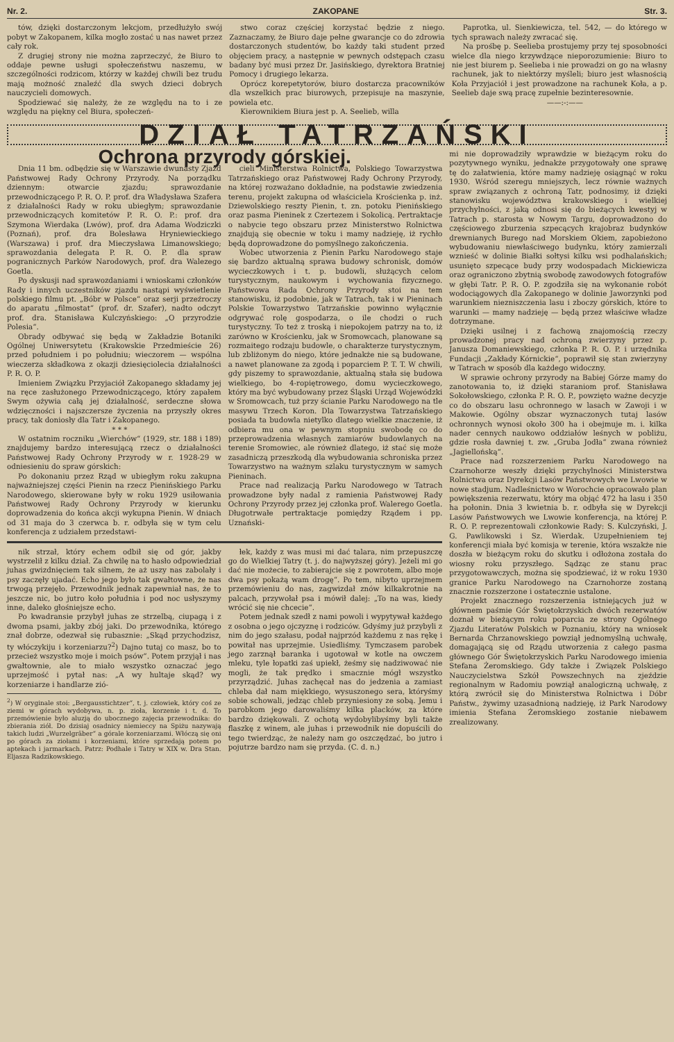Nr. 2. ZAKOPANE Str. 3.
tów, dzięki dostarczonym lekcjom, przedłużyło swój pobyt w Zakopanem, kilka mogło zostać u nas nawet przez cały rok.
Z drugiej strony nie można zaprzeczyć, że Biuro to oddaje pewne usługi społeczeństwu naszemu, w szczególności rodzicom, którzy w każdej chwili bez trudu mają możność znaleźć dla swych dzieci dobrych nauczycieli domowych.
Spodziewać się należy, że ze względu na to i ze względu na piękny cel Biura, społeczeń-
stwo coraz częściej korzystać będzie z niego. Zaznaczamy, że Biuro daje pełne gwarancje co do zdrowia dostarczonych studentów, bo każdy taki student przed objęciem pracy, a następnie w pewnych odstępach czasu badany być musi przez Dr. Jasińskiego, dyrektora Bratniej Pomocy i drugiego lekarza.
Oprócz korepetytorów, biuro dostarcza pracowników dla wszelkich prac biurowych, przepisuje na maszynie, powiela etc.
Kierownikiem Biura jest p. A. Seelieb, willa
Paprotka, ul. Sienkiewicza, tel. 542, — do którego w tych sprawach należy zwracać się.
Na prośbę p. Seelieba prostujemy przy tej sposobności wielce dla niego krzywdzące nieporozumienie: Biuro to nie jest biurem p. Seelieba i nie prowadzi on go na własny rachunek, jak to niektórzy myśleli; biuro jest własnością Koła Przyjaciół i jest prowadzone na rachunek Koła, a p. Seelieb daje swą pracę zupełnie bezinteresownie.
——:-:——
DZIAŁ TATRZAŃSKI
Ochrona przyrody górskiej.
Dnia 11 bm. odbędzie się w Warszawie dwunasty Zjazd Państwowej Rady Ochrony Przyrody. Na porządku dziennym: otwarcie zjazdu; sprawozdanie przewodniczącego P. R. O. P. prof. dra Władysława Szafera z działalności Rady w roku ubiegłym; sprawozdanie przewodniczących komitetów P. R. O. P.: prof. dra Szymona Wierdaka (Lwów), prof. dra Adama Wodziczki (Poznań), prof. dra Bolesława Hryniewieckiego (Warszawa) i prof. dra Mieczysława Limanowskiego; sprawozdania delegata P. R. O. P. dla spraw pogranicznych Parków Narodowych, prof. dra Walezego Goetla.
Po dyskusji nad sprawozdaniami i wnioskami członków Rady i innych uczestników zjazdu nastąpi wyświetlenie polskiego filmu pt. „Bóbr w Polsce“ oraz serji przeźroczy do aparatu „filmostat“ (prof. dr. Szafer), nadto odczyt prof. dra. Stanisława Kulczyńskiego: „O przyrodzie Polesia“.
Obrady odbywać się będą w Zakładzie Botaniki Ogólnej Uniwersytetu (Krakowskie Przedmieście 26) przed południem i po południu; wieczorem — wspólna wieczerza składkowa z okazji dziesięciolecia działalności P. R. O. P.
Imieniem Związku Przyjaciół Zakopanego składamy jej na ręce zasłużonego Przewodniczącego, który zapałem Swym ożywia całą jej działalność, serdeczne słowa wdzięczności i najszczersze życzenia na przyszły okres pracy, tak doniosły dla Tatr i Zakopanego.
* * *
W ostatnim roczniku „Wierchów“ (1929, str. 188 i 189) znajdujemy bardzo interesującą rzecz o działalności Państwowej Rady Ochrony Przyrody w r. 1928-29 w odniesieniu do spraw górskich:
Po dokonaniu przez Rząd w ubiegłym roku zakupna najważniejszej części Pienin na rzecz Pienińskiego Parku Narodowego, skierowane były w roku 1929 usiłowania Państwowej Rady Ochrony Przyrody w kierunku doprowadzenia do końca akcji wykupna Pienin. W dniach od 31 maja do 3 czerwca b. r. odbyła się w tym celu konferencja z udziałem przedstawi-
cieli Ministerstwa Rolnictwa, Polskiego Towarzystwa Tatrzańskiego oraz Państwowej Rady Ochrony Przyrody, na której rozważano dokładnie, na podstawie zwiedzenia terenu, projekt zakupna od właściciela Krościenka p. inż. Dziewolskiego reszty Pienin, t. zn. potoku Pienińskiego oraz pasma Pieninek z Czertezem i Sokolicą. Pertraktacje o nabycie tego obszaru przez Ministerstwo Rolnictwa znajdują się obecnie w toku i mamy nadzieję, iż rychło będą doprowadzone do pomyślnego zakończenia.
Wobec utworzenia z Pienin Parku Narodowego staje się bardzo aktualną sprawa budowy schronisk, domów wycieczkowych i t. p. budowli, służących celom turystycznym, naukowym i wychowania fizycznego. Państwowa Rada Ochrony Przyrody stoi na tem stanowisku, iż podobnie, jak w Tatrach, tak i w Pieninach Polskie Towarzystwo Tatrzańskie powinno wyłącznie odgrywać rolę gospodarza, o ile chodzi o ruch turystyczny. To też z troską i niepokojem patrzy na to, iż zarówno w Krościenku, jak w Sromowcach, planowane są rozmaitego rodzaju budowle, o charakterze turystycznym, lub zbliżonym do niego, które jednakże nie są budowane, a nawet planowane za zgodą i poparciem P. T. T. W chwili, gdy piszemy to sprawozdanie, aktualną stała się budowa wielkiego, bo 4-ropiętrowego, domu wycieczkowego, który ma być wybudowany przez Śląski Urząd Wojewódzki w Sromowcach, tuż przy ścianie Parku Narodowego na tle masywu Trzech Koron. Dla Towarzystwa Tatrzańskiego posiada ta budowla nietylko dlatego wielkie znaczenie, iż odbiera mu ona w pewnym stopniu swobodę co do przeprowadzenia własnych zamiarów budowlanych na terenie Sromowiec, ale również dlatego, iż stać się może zasadniczą przeszkodą dla wybudowania schroniska przez Towarzystwo na ważnym szlaku turystycznym w samych Pieninach.
Prace nad realizacją Parku Narodowego w Tatrach prowadzone były nadal z ramienia Państwowej Rady Ochrony Przyrody przez jej członka prof. Walerego Goetla. Długotrwałe pertraktacje pomiędzy Rządem i pp. Uznański-
nik strzał, który echem odbił się od gór, jakby wystrzelił z kilku dział. Za chwilę na to hasło odpowiedział juhas gwizdnięciem tak silnem, że aż uszy nas zabolały i psy zaczęły ujadać. Echo jego było tak gwałtowne, że nas trwogą przejęło. Przewodnik jednak zapewniał nas, że to jeszcze nic, bo jutro koło południa i pod noc usłyszymy inne, daleko głośniejsze echo.
Po kwadransie przybył juhas ze strzelbą, ciupagą i z dwoma psami, jakby zbój jaki. Do przewodnika, którego znał dobrze, odezwał się rubasznie: „Skąd przychodzisz, ty włóczykiju i korzeniarzu?<sup>2</sup>) Dajno tutaj co masz, bo to przecież wszystko moje i moich psów“. Potem przyjął i nas gwałtownie, ale to miało wszystko oznaczać jego uprzejmość i pytał nas: „A wy hultaje skąd? wy korzeniarze i handlarze zió-
<sup>2</sup>) W oryginale stoi: „Bergausstichtzer“, t. j. człowiek, który coś ze ziemi w górach wydobywa, n. p. zioła, korzenie i t. d. To przemówienie było aluzją do ubocznego zajęcia przewodnika: do zbierania ziół. Do dzisiaj osadnicy niemieccy na Spiżu nazywają takich ludzi „Wurzelgräber“ a górale korzeniarzami. Włóczą się oni po górach za ziołami i korzeniami, które sprzedają potem po aptekach i jarmarkach. Patrz: Podhale i Tatry w XIX w. Dra Stan. Eljasza Radzikowskiego.
łek, każdy z was musi mi dać talara, nim przepuszczę go do Wielkiej Tatry (t. j. do najwyższej góry). Jeżeli mi go dać nie możecie, to zabierajcie się z powrotem, albo moje dwa psy pokażą wam drogę“. Po tem, nibyto uprzejmem przemówieniu do nas, zagwizdał znów kilkakrotnie na palcach, przywołał psa i mówił dalej: „To na was, kiedy wrócić się nie chcecie“.
Potem jednak szedł z nami powoli i wypytywał każdego z osobna o jego ojczyznę i rodziców. Gdyśmy już przybyli z nim do jego szałasu, podał najprzód każdemu z nas rękę i powitał nas uprzejmie. Usiedliśmy. Tymczasem parobek jego zarznął baranka i ugotował w kotle na owczem mleku, tyle łopatki zaś upiekł, żeśmy się nadziwować nie mogli, że tak prędko i smacznie mógł wszystko przyrządzić. Juhas zachęcał nas do jedzenia a zamiast chleba dał nam miękkiego, wysuszonego sera, któryśmy sobie schowali, jedząc chleb przyniesiony ze sobą. Jemu i parobkom jego darowaliśmy kilka placków, za które bardzo dziękowali. Z ochotą wydobylibyśmy byli także flaszkę z winem, ale juhas i przewodnik nie dopuścili do tego twierdząc, że należy nam go oszczędzać, bo jutro i pojutrze bardzo nam się przyda. (C. d. n.)
mi nie doprowadziły wprawdzie w bieżącym roku do pozytywnego wyniku, jednakże przygotowały one sprawę tę do załatwienia, które mamy nadzieję osiągnąć w roku 1930. Wśród szeregu mniejszych, lecz równie ważnych spraw związanych z ochroną Tatr, podnosimy, iż dzięki stanowisku województwa krakowskiego i wielkiej przychylności, z jaką odnosi się do bieżących kwestyj w Tatrach p. starosta w Nowym Targu, doprowadzono do częściowego zburzenia szpecących krajobraz budynków drewnianych Burego nad Morskiem Okiem, zapobieżono wybudowaniu niewłaściwego budynku, który zamierzali wznieść w dolinie Białki sołtysi kilku wsi podhalańskich; usunięto szpecące budy przy wodospadach Mickiewicza oraz ograniczono zbytnią swobodę zawodowych fotografów w głębi Tatr. P. R. O. P. zgodziła się na wykonanie robót wodociągowych dla Zakopanego w dolinie Jaworzynki pod warunkiem niezniszczenia lasu i zboczy górskich, które to warunki — mamy nadzieję — będą przez właściwe władze dotrzymane.
Dzięki usilnej i z fachową znajomością rzeczy prowadzonej pracy nad ochroną zwierzyny przez p. Janusza Domaniewskiego, członka P. R. O. P. i urzędnika Fundacji „Zakłady Kórnickie“, poprawił się stan zwierzyny w Tatrach w sposób dla każdego widoczny.
W sprawie ochrony przyrody na Babiej Górze mamy do zanotowania to, iż dzięki staraniom prof. Stanisława Sokołowskiego, członka P. R. O. P., powzięto ważne decyzje co do obszaru lasu ochronnego w lasach w Zawoji i w Makowie. Ogólny obszar wyznaczonych tutaj lasów ochronnych wynosi około 300 ha i obejmuje m. i. kilka nader cennych naukowo oddziałów leśnych w pobliżu, gdzie rosła dawniej t. zw. „Gruba Jodła“ zwana również „Jagiellońską“.
Prace nad rozszerzeniem Parku Narodowego na Czarnohorze weszły dzięki przychylności Ministerstwa Rolnictwa oraz Dyrekcji Lasów Państwowych we Lwowie w nowe stadjum. Nadleśnictwo w Worochcie opracowało plan powiększenia rezerwatu, który ma objąć 472 ha lasu i 350 ha połonin. Dnia 3 kwietnia b. r. odbyła się w Dyrekcji Lasów Państwowych we Lwowie konferencja, na której P. R. O. P. reprezentowali członkowie Rady: S. Kulczyński, J. G. Pawlikowski i Sz. Wierdak. Uzupełnieniem tej konferencji miała być komisja w terenie, która wszakże nie doszła w bieżącym roku do skutku i odłożona została do wiosny roku przyszłego. Sądząc ze stanu prac przygotowawczych, można się spodziewać, iż w roku 1930 granice Parku Narodowego na Czarnohorze zostaną znacznie rozszerzone i ostatecznie ustalone.
Projekt znacznego rozszerzenia istniejących już w głównem paśmie Gór Świętokrzyskich dwóch rezerwatów doznał w bieżącym roku poparcia ze strony Ogólnego Zjazdu Literatów Polskich w Poznaniu, który na wniosek Bernarda Chrzanowskiego powziął jednomyślną uchwałę, domagającą się od Rządu utworzenia z całego pasma głównego Gór Świętokrzyskich Parku Narodowego imienia Stefana Żeromskiego. Gdy także i Związek Polskiego Nauczycielstwa Szkół Powszechnych na zjeździe regionalnym w Radomiu powziął analogiczną uchwałę, z którą zwrócił się do Ministerstwa Rolnictwa i Dóbr Państw., żywimy uzasadnioną nadzieję, iż Park Narodowy imienia Stefana Żeromskiego zostanie niebawem zrealizowany.